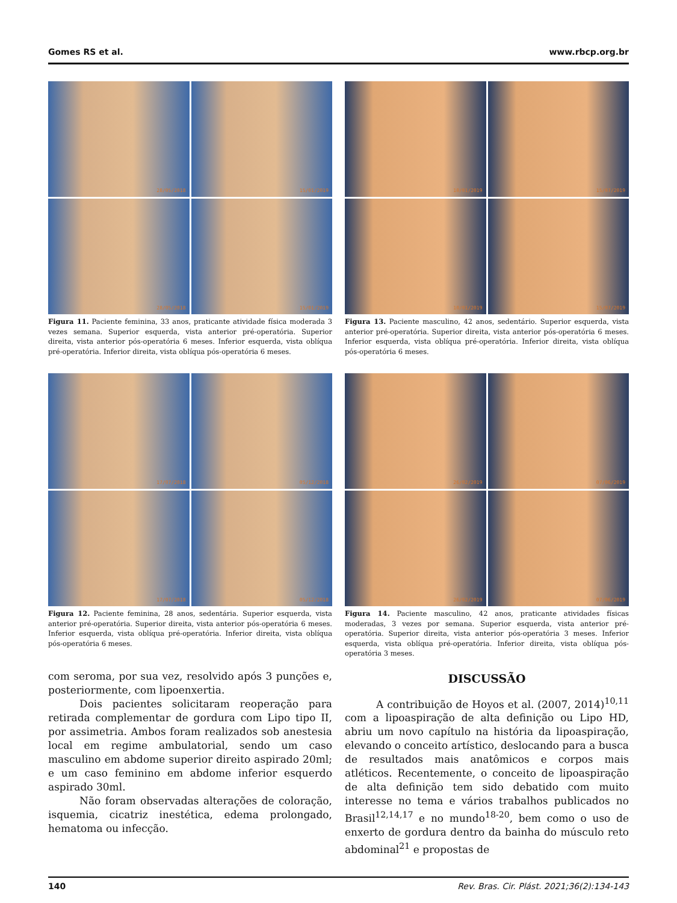Gomes RS et al. www.rbcp.org.br
28/05/2018
15/01/2019
28/05/2018
15/01/2019
Figura 11. Paciente feminina, 33 anos, praticante atividade física moderada 3 vezes semana. Superior esquerda, vista anterior pré-operatória. Superior direita, vista anterior pós-operatória 6 meses. Inferior esquerda, vista oblíqua pré-operatória. Inferior direita, vista oblíqua pós-operatória 6 meses.
10/01/2019
15/07/2019
10/01/2019
15/07/2019
Figura 13. Paciente masculino, 42 anos, sedentário. Superior esquerda, vista anterior pré-operatória. Superior direita, vista anterior pós-operatória 6 meses. Inferior esquerda, vista oblíqua pré-operatória. Inferior direita, vista oblíqua pós-operatória 6 meses.
17/07/2018
05/12/2018
17/07/2018
05/12/2018
Figura 12. Paciente feminina, 28 anos, sedentária. Superior esquerda, vista anterior pré-operatória. Superior direita, vista anterior pós-operatória 6 meses. Inferior esquerda, vista oblíqua pré-operatória. Inferior direita, vista oblíqua pós-operatória 6 meses.
26/02/2019
07/06/2019
26/02/2019
07/06/2019
Figura 14. Paciente masculino, 42 anos, praticante atividades físicas moderadas, 3 vezes por semana. Superior esquerda, vista anterior pré-operatória. Superior direita, vista anterior pós-operatória 3 meses. Inferior esquerda, vista oblíqua pré-operatória. Inferior direita, vista oblíqua pós-operatória 3 meses.
com seroma, por sua vez, resolvido após 3 punções e, posteriormente, com lipoenxertia.
Dois pacientes solicitaram reoperação para retirada complementar de gordura com Lipo tipo II, por assimetria. Ambos foram realizados sob anestesia local em regime ambulatorial, sendo um caso masculino em abdome superior direito aspirado 20ml; e um caso feminino em abdome inferior esquerdo aspirado 30ml.
Não foram observadas alterações de coloração, isquemia, cicatriz inestética, edema prolongado, hematoma ou infecção.
DISCUSSÃO
A contribuição de Hoyos et al. (2007, 2014)<sup>10,11</sup> com a lipoaspiração de alta definição ou Lipo HD, abriu um novo capítulo na história da lipoaspiração, elevando o conceito artístico, deslocando para a busca de resultados mais anatômicos e corpos mais atléticos. Recentemente, o conceito de lipoaspiração de alta definição tem sido debatido com muito interesse no tema e vários trabalhos publicados no Brasil<sup>12,14,17</sup> e no mundo<sup>18-20</sup>, bem como o uso de enxerto de gordura dentro da bainha do músculo reto abdominal<sup>21</sup> e propostas de
140 Rev. Bras. Cir. Plást. 2021;36(2):134-143